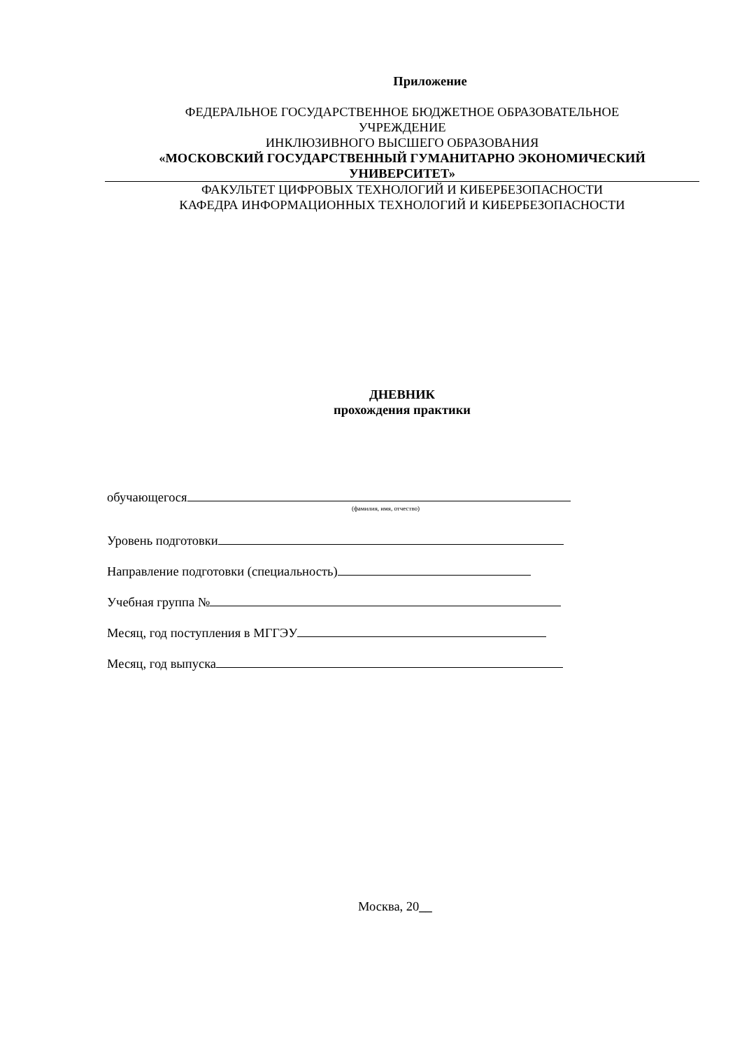Приложение
ФЕДЕРАЛЬНОЕ ГОСУДАРСТВЕННОЕ БЮДЖЕТНОЕ ОБРАЗОВАТЕЛЬНОЕ
УЧРЕЖДЕНИЕ
ИНКЛЮЗИВНОГО ВЫСШЕГО ОБРАЗОВАНИЯ
«МОСКОВСКИЙ ГОСУДАРСТВЕННЫЙ ГУМАНИТАРНО ЭКОНОМИЧЕСКИЙ
УНИВЕРСИТЕТ»
ФАКУЛЬТЕТ ЦИФРОВЫХ ТЕХНОЛОГИЙ И КИБЕРБЕЗОПАСНОСТИ
КАФЕДРА ИНФОРМАЦИОННЫХ ТЕХНОЛОГИЙ И КИБЕРБЕЗОПАСНОСТИ
ДНЕВНИК
прохождения практики
обучающегося
(фамилия, имя, отчество)
Уровень подготовки
Направление подготовки (специальность)
Учебная группа №
Месяц, год поступления в МГГЭУ
Месяц, год выпуска
Москва, 20__